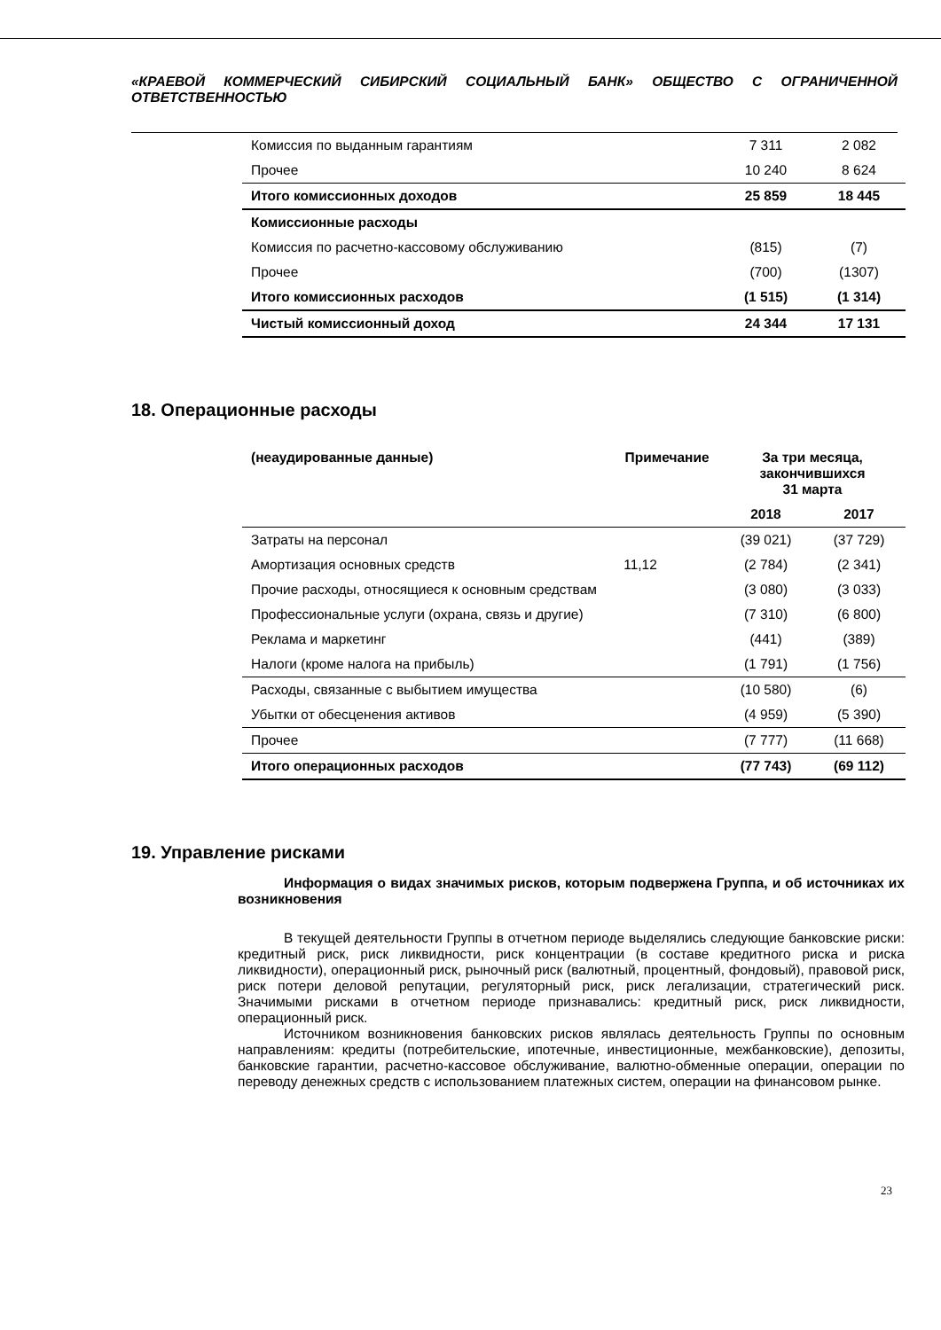«КРАЕВОЙ КОММЕРЧЕСКИЙ СИБИРСКИЙ СОЦИАЛЬНЫЙ БАНК» ОБЩЕСТВО С ОГРАНИЧЕННОЙ ОТВЕТСТВЕННОСТЬЮ
| Комиссия по выданным гарантиям | 7 311 | 2 082 |
| Прочее | 10 240 | 8 624 |
| Итого комиссионных доходов | 25 859 | 18 445 |
| Комиссионные расходы | | |
| Комиссия по расчетно-кассовому обслуживанию | (815) | (7) |
| Прочее | (700) | (1307) |
| Итого комиссионных расходов | (1 515) | (1 314) |
| Чистый комиссионный доход | 24 344 | 17 131 |
18. Операционные расходы
| (неаудированные данные) | Примечание | За три месяца, закончившихся 31 марта | |
| --- | --- | --- | --- |
| | | 2018 | 2017 |
| Затраты на персонал | | (39 021) | (37 729) |
| Амортизация основных средств | 11,12 | (2 784) | (2 341) |
| Прочие расходы, относящиеся к основным средствам | | (3 080) | (3 033) |
| Профессиональные услуги (охрана, связь и другие) | | (7 310) | (6 800) |
| Реклама и маркетинг | | (441) | (389) |
| Налоги (кроме налога на прибыль) | | (1 791) | (1 756) |
| Расходы, связанные с выбытием имущества | | (10 580) | (6) |
| Убытки от обесценения активов | | (4 959) | (5 390) |
| Прочее | | (7 777) | (11 668) |
| Итого операционных расходов | | (77 743) | (69 112) |
19. Управление рисками
Информация о видах значимых рисков, которым подвержена Группа, и об источниках их возникновения
В текущей деятельности Группы в отчетном периоде выделялись следующие банковские риски: кредитный риск, риск ликвидности, риск концентрации (в составе кредитного риска и риска ликвидности), операционный риск, рыночный риск (валютный, процентный, фондовый), правовой риск, риск потери деловой репутации, регуляторный риск, риск легализации, стратегический риск. Значимыми рисками в отчетном периоде признавались: кредитный риск, риск ликвидности, операционный риск.
Источником возникновения банковских рисков являлась деятельность Группы по основным направлениям: кредиты (потребительские, ипотечные, инвестиционные, межбанковские), депозиты, банковские гарантии, расчетно-кассовое обслуживание, валютно-обменные операции, операции по переводу денежных средств с использованием платежных систем, операции на финансовом рынке.
23